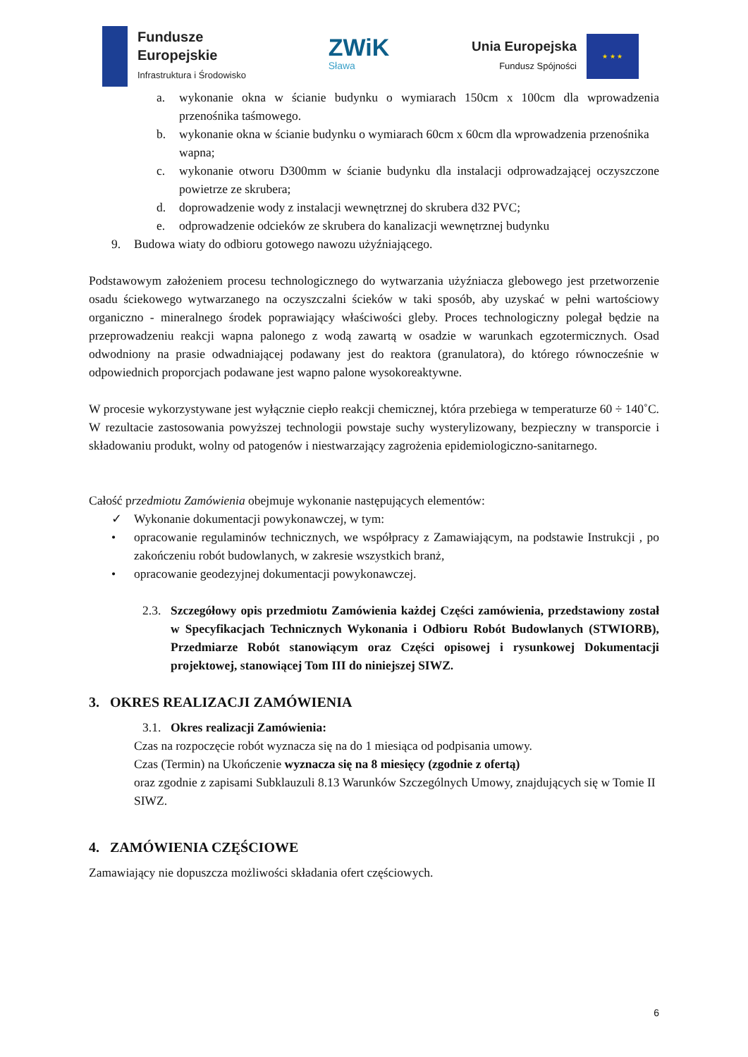Fundusze
Europejskie
Infrastruktura i Środowisko
ZWiK
Sława
Unia Europejska
Fundusz Spójności
★ ★ ★
a. wykonanie okna w ścianie budynku o wymiarach 150cm x 100cm dla wprowadzenia przenośnika taśmowego.
b. wykonanie okna w ścianie budynku o wymiarach 60cm x 60cm dla wprowadzenia przenośnika wapna;
c. wykonanie otworu D300mm w ścianie budynku dla instalacji odprowadzającej oczyszczone powietrze ze skrubera;
d. doprowadzenie wody z instalacji wewnętrznej do skrubera d32 PVC;
e. odprowadzenie odcieków ze skrubera do kanalizacji wewnętrznej budynku
9. Budowa wiaty do odbioru gotowego nawozu użyźniającego.
Podstawowym założeniem procesu technologicznego do wytwarzania użyźniacza glebowego jest przetworzenie osadu ściekowego wytwarzanego na oczyszczalni ścieków w taki sposób, aby uzyskać w pełni wartościowy organiczno - mineralnego środek poprawiający właściwości gleby. Proces technologiczny polegał będzie na przeprowadzeniu reakcji wapna palonego z wodą zawartą w osadzie w warunkach egzotermicznych. Osad odwodniony na prasie odwadniającej podawany jest do reaktora (granulatora), do którego równocześnie w odpowiednich proporcjach podawane jest wapno palone wysokoreaktywne.
W procesie wykorzystywane jest wyłącznie ciepło reakcji chemicznej, która przebiega w temperaturze 60 ÷ 140˚C. W rezultacie zastosowania powyższej technologii powstaje suchy wysterylizowany, bezpieczny w transporcie i składowaniu produkt, wolny od patogenów i niestwarzający zagrożenia epidemiologiczno-sanitarnego.
Całość przedmiotu Zamówienia obejmuje wykonanie następujących elementów:
✓ Wykonanie dokumentacji powykonawczej, w tym:
• opracowanie regulaminów technicznych, we współpracy z Zamawiającym, na podstawie Instrukcji , po zakończeniu robót budowlanych, w zakresie wszystkich branż,
• opracowanie geodezyjnej dokumentacji powykonawczej.
2.3. Szczegółowy opis przedmiotu Zamówienia każdej Części zamówienia, przedstawiony został w Specyfikacjach Technicznych Wykonania i Odbioru Robót Budowlanych (STWIORB), Przedmiarze Robót stanowiącym oraz Części opisowej i rysunkowej Dokumentacji projektowej, stanowiącej Tom III do niniejszej SIWZ.
3. OKRES REALIZACJI ZAMÓWIENIA
3.1. Okres realizacji Zamówienia:
Czas na rozpoczęcie robót wyznacza się na do 1 miesiąca od podpisania umowy.
Czas (Termin) na Ukończenie wyznacza się na 8 miesięcy (zgodnie z ofertą)
oraz zgodnie z zapisami Subklauzuli 8.13 Warunków Szczególnych Umowy, znajdujących się w Tomie II SIWZ.
4. ZAMÓWIENIA CZĘŚCIOWE
Zamawiający nie dopuszcza możliwości składania ofert częściowych.
6